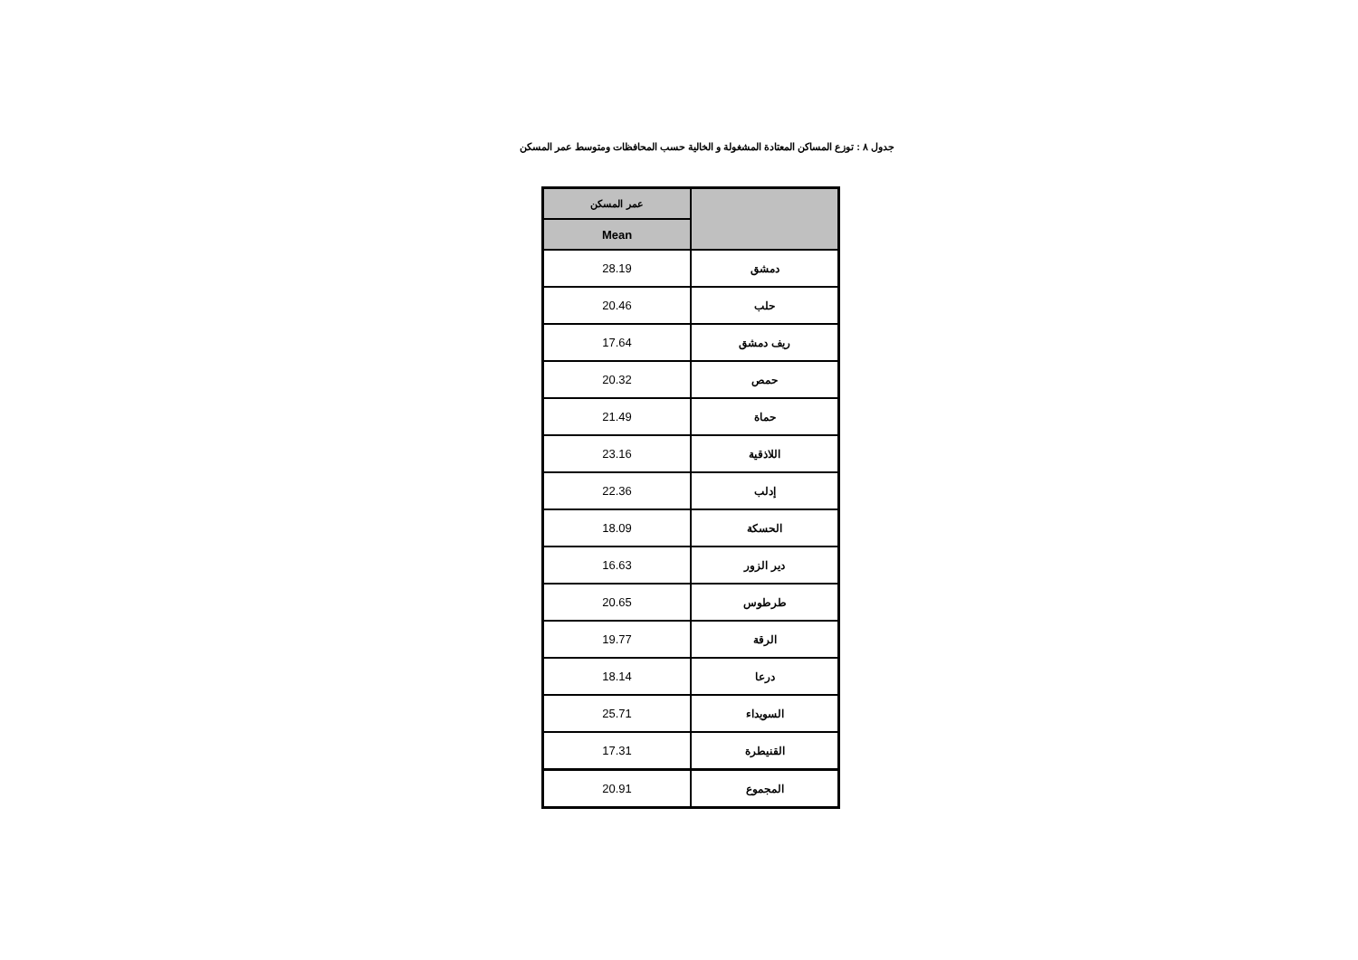جدول ٨ : توزع المساكن المعتادة المشغولة و الخالية حسب المحافظات ومتوسط عمر المسكن
| | عمر المسكن |
| --- | --- |
| | Mean |
| دمشق | 28.19 |
| حلب | 20.46 |
| ريف دمشق | 17.64 |
| حمص | 20.32 |
| حماة | 21.49 |
| اللاذقية | 23.16 |
| إدلب | 22.36 |
| الحسكة | 18.09 |
| دير الزور | 16.63 |
| طرطوس | 20.65 |
| الرقة | 19.77 |
| درعا | 18.14 |
| السويداء | 25.71 |
| القنيطرة | 17.31 |
| المجموع | 20.91 |